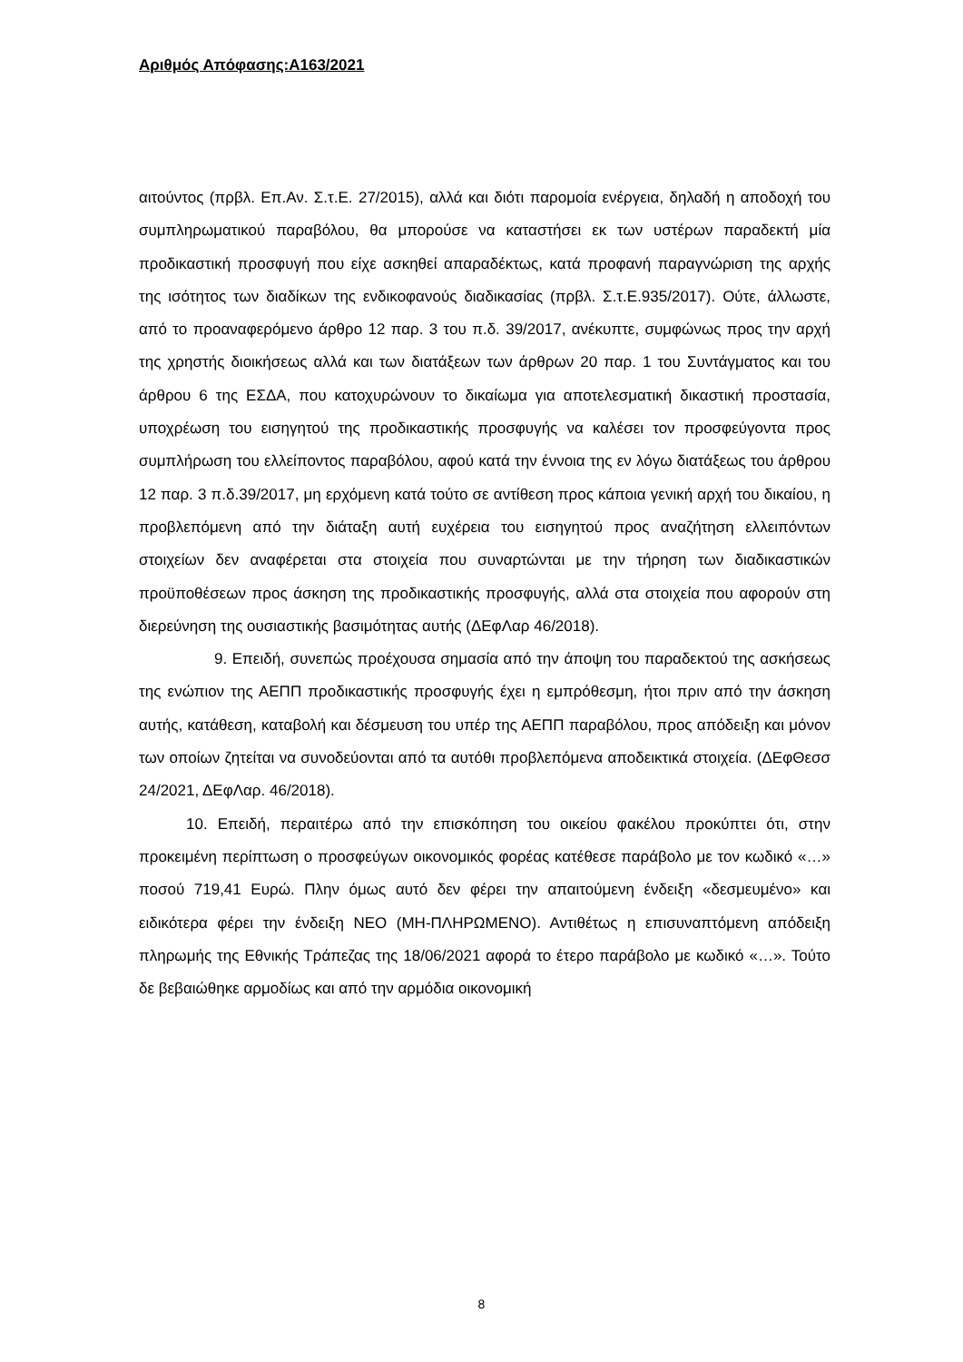Αριθμός Απόφασης:Α163/2021
αιτούντος (πρβλ. Επ.Αν. Σ.τ.Ε. 27/2015), αλλά και διότι παρομοία ενέργεια, δηλαδή η αποδοχή του συμπληρωματικού παραβόλου, θα μπορούσε να καταστήσει εκ των υστέρων παραδεκτή μία προδικαστική προσφυγή που είχε ασκηθεί απαραδέκτως, κατά προφανή παραγνώριση της αρχής της ισότητος των διαδίκων της ενδικοφανούς διαδικασίας (πρβλ. Σ.τ.Ε.935/2017). Ούτε, άλλωστε, από το προαναφερόμενο άρθρο 12 παρ. 3 του π.δ. 39/2017, ανέκυπτε, συμφώνως προς την αρχή της χρηστής διοικήσεως αλλά και των διατάξεων των άρθρων 20 παρ. 1 του Συντάγματος και του άρθρου 6 της ΕΣΔΑ, που κατοχυρώνουν το δικαίωμα για αποτελεσματική δικαστική προστασία, υποχρέωση του εισηγητού της προδικαστικής προσφυγής να καλέσει τον προσφεύγοντα προς συμπλήρωση του ελλείποντος παραβόλου, αφού κατά την έννοια της εν λόγω διατάξεως του άρθρου 12 παρ. 3 π.δ.39/2017, μη ερχόμενη κατά τούτο σε αντίθεση προς κάποια γενική αρχή του δικαίου, η προβλεπόμενη από την διάταξη αυτή ευχέρεια του εισηγητού προς αναζήτηση ελλειπόντων στοιχείων δεν αναφέρεται στα στοιχεία που συναρτώνται με την τήρηση των διαδικαστικών προϋποθέσεων προς άσκηση της προδικαστικής προσφυγής, αλλά στα στοιχεία που αφορούν στη διερεύνηση της ουσιαστικής βασιμότητας αυτής (ΔΕφΛαρ 46/2018).
9. Επειδή, συνεπώς προέχουσα σημασία από την άποψη του παραδεκτού της ασκήσεως της ενώπιον της ΑΕΠΠ προδικαστικής προσφυγής έχει η εμπρόθεσμη, ήτοι πριν από την άσκηση αυτής, κατάθεση, καταβολή και δέσμευση του υπέρ της ΑΕΠΠ παραβόλου, προς απόδειξη και μόνον των οποίων ζητείται να συνοδεύονται από τα αυτόθι προβλεπόμενα αποδεικτικά στοιχεία. (ΔΕφΘεσσ 24/2021, ΔΕφΛαρ. 46/2018).
10. Επειδή, περαιτέρω από την επισκόπηση του οικείου φακέλου προκύπτει ότι, στην προκειμένη περίπτωση ο προσφεύγων οικονομικός φορέας κατέθεσε παράβολο με τον κωδικό «…» ποσού 719,41 Ευρώ. Πλην όμως αυτό δεν φέρει την απαιτούμενη ένδειξη «δεσμευμένο» και ειδικότερα φέρει την ένδειξη ΝΕΟ (ΜΗ-ΠΛΗΡΩΜΕΝΟ). Αντιθέτως η επισυναπτόμενη απόδειξη πληρωμής της Εθνικής Τράπεζας της 18/06/2021 αφορά το έτερο παράβολο με κωδικό «…». Τούτο δε βεβαιώθηκε αρμοδίως και από την αρμόδια οικονομική
8